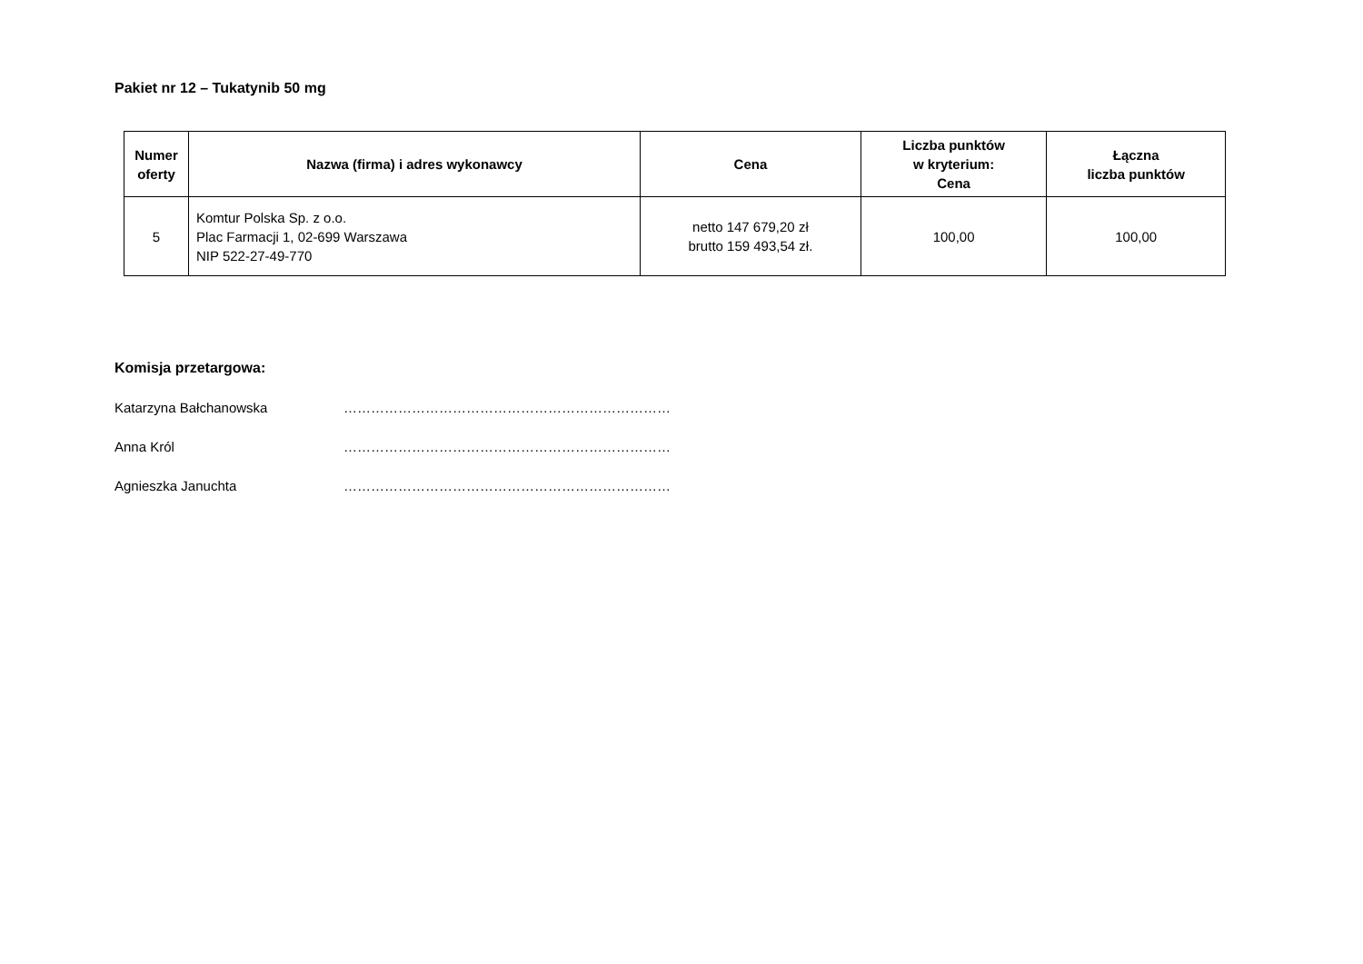Pakiet nr 12 – Tukatynib 50 mg
| Numer oferty | Nazwa (firma) i adres wykonawcy | Cena | Liczba punktów w kryterium: Cena | Łączna liczba punktów |
| --- | --- | --- | --- | --- |
| 5 | Komtur Polska Sp. z o.o. Plac Farmacji 1, 02-699 Warszawa NIP 522-27-49-770 | netto 147 679,20 zł brutto 159 493,54 zł. | 100,00 | 100,00 |
Komisja przetargowa:
Katarzyna Bałchanowska ………………………………………………………………
Anna Król ………………………………………………………………
Agnieszka Januchta ………………………………………………………………